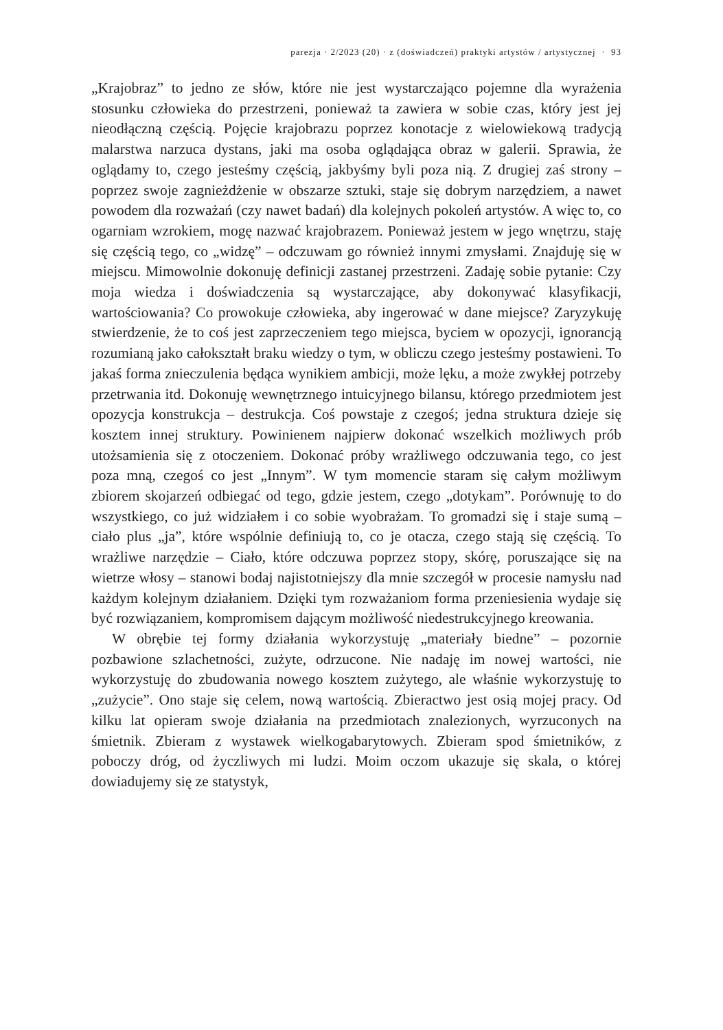parezja · 2/2023 (20) · z (doświadczeń) praktyki artystów / artystycznej · 93
„Krajobraz” to jedno ze słów, które nie jest wystarczająco pojemne dla wyrażenia stosunku człowieka do przestrzeni, ponieważ ta zawiera w sobie czas, który jest jej nieodłączną częścią. Pojęcie krajobrazu poprzez konotacje z wielowiekową tradycją malarstwa narzuca dystans, jaki ma osoba oglądająca obraz w galerii. Sprawia, że oglądamy to, czego jesteśmy częścią, jakbyśmy byli poza nią. Z drugiej zaś strony – poprzez swoje zagnieżdżenie w obszarze sztuki, staje się dobrym narzędziem, a nawet powodem dla rozważań (czy nawet badań) dla kolejnych pokoleń artystów. A więc to, co ogarniam wzrokiem, mogę nazwać krajobrazem. Ponieważ jestem w jego wnętrzu, staję się częścią tego, co „widzę” – odczuwam go również innymi zmysłami. Znajduję się w miejscu. Mimowolnie dokonuję definicji zastanej przestrzeni. Zadaję sobie pytanie: Czy moja wiedza i doświadczenia są wystarczające, aby dokonywać klasyfikacji, wartościowania? Co prowokuje człowieka, aby ingerować w dane miejsce? Zaryzykuję stwierdzenie, że to coś jest zaprzeczeniem tego miejsca, byciem w opozycji, ignorancją rozumianą jako całokształt braku wiedzy o tym, w obliczu czego jesteśmy postawieni. To jakaś forma znieczulenia będąca wynikiem ambicji, może lęku, a może zwykłej potrzeby przetrwania itd. Dokonuję wewnętrznego intuicyjnego bilansu, którego przedmiotem jest opozycja konstrukcja – destrukcja. Coś powstaje z czegoś; jedna struktura dzieje się kosztem innej struktury. Powinienem najpierw dokonać wszelkich możliwych prób utożsamienia się z otoczeniem. Dokonać próby wrażliwego odczuwania tego, co jest poza mną, czegoś co jest „Innym”. W tym momencie staram się całym możliwym zbiorem skojarzeń odbiegać od tego, gdzie jestem, czego „dotykam”. Porównuję to do wszystkiego, co już widziałem i co sobie wyobrażam. To gromadzi się i staje sumą – ciało plus „ja”, które wspólnie definiują to, co je otacza, czego stają się częścią. To wrażliwe narzędzie – Ciało, które odczuwa poprzez stopy, skórę, poruszające się na wietrze włosy – stanowi bodaj najistotniejszy dla mnie szczegół w procesie namysłu nad każdym kolejnym działaniem. Dzięki tym rozważaniom forma przeniesienia wydaje się być rozwiązaniem, kompromisem dającym możliwość niedestrukcyjnego kreowania.
W obrębie tej formy działania wykorzystuję „materiały biedne” – pozornie pozbawione szlachetności, zużyte, odrzucone. Nie nadaję im nowej wartości, nie wykorzystuję do zbudowania nowego kosztem zużytego, ale właśnie wykorzystuję to „zużycie”. Ono staje się celem, nową wartością. Zbieractwo jest osią mojej pracy. Od kilku lat opieram swoje działania na przedmiotach znalezionych, wyrzuconych na śmietnik. Zbieram z wystawek wielkogabarytowych. Zbieram spod śmietników, z poboczy dróg, od życzliwych mi ludzi. Moim oczom ukazuje się skala, o której dowiadujemy się ze statystyk,